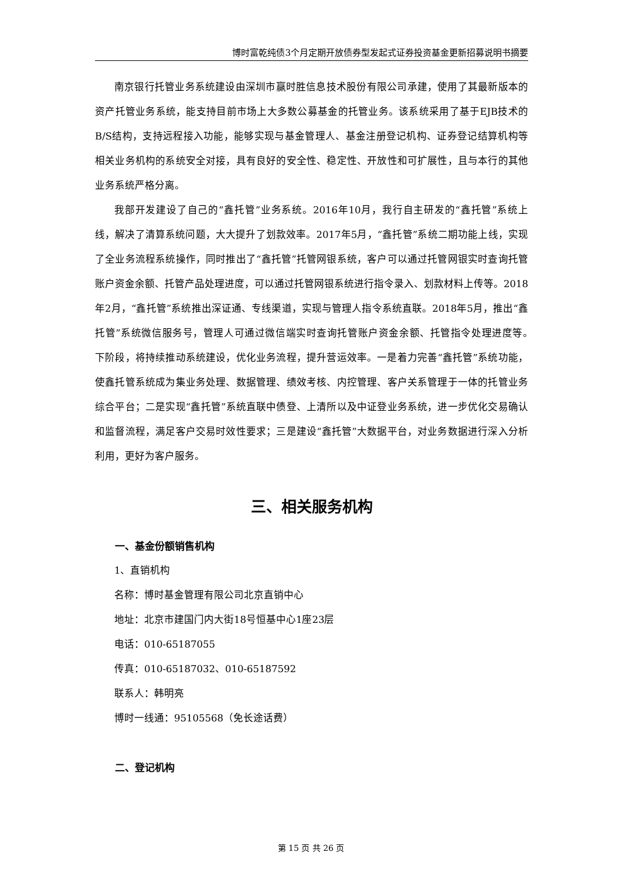博时富乾纯债3个月定期开放债券型发起式证券投资基金更新招募说明书摘要
南京银行托管业务系统建设由深圳市赢时胜信息技术股份有限公司承建，使用了其最新版本的资产托管业务系统，能支持目前市场上大多数公募基金的托管业务。该系统采用了基于EJB技术的B/S结构，支持远程接入功能，能够实现与基金管理人、基金注册登记机构、证券登记结算机构等相关业务机构的系统安全对接，具有良好的安全性、稳定性、开放性和可扩展性，且与本行的其他业务系统严格分离。
我部开发建设了自己的“鑫托管”业务系统。2016年10月，我行自主研发的“鑫托管”系统上线，解决了清算系统问题，大大提升了划款效率。2017年5月，“鑫托管”系统二期功能上线，实现了全业务流程系统操作，同时推出了“鑫托管”托管网银系统，客户可以通过托管网银实时查询托管账户资金余额、托管产品处理进度，可以通过托管网银系统进行指令录入、划款材料上传等。2018年2月，“鑫托管”系统推出深证通、专线渠道，实现与管理人指令系统直联。2018年5月，推出“鑫托管”系统微信服务号，管理人可通过微信端实时查询托管账户资金余额、托管指令处理进度等。　下阶段，将持续推动系统建设，优化业务流程，提升营运效率。一是着力完善“鑫托管”系统功能，使鑫托管系统成为集业务处理、数据管理、绩效考核、内控管理、客户关系管理于一体的托管业务综合平台；二是实现“鑫托管”系统直联中债登、上清所以及中证登业务系统，进一步优化交易确认和监督流程，满足客户交易时效性要求；三是建设“鑫托管”大数据平台，对业务数据进行深入分析利用，更好为客户服务。
三、相关服务机构
一、基金份额销售机构
1、直销机构
名称：博时基金管理有限公司北京直销中心
地址：北京市建国门内大街18号恒基中心1座23层
电话：010-65187055
传真：010-65187032、010-65187592
联系人：韩明亮
博时一线通：95105568（免长途话费）
二、登记机构
第 15 页 共 26 页